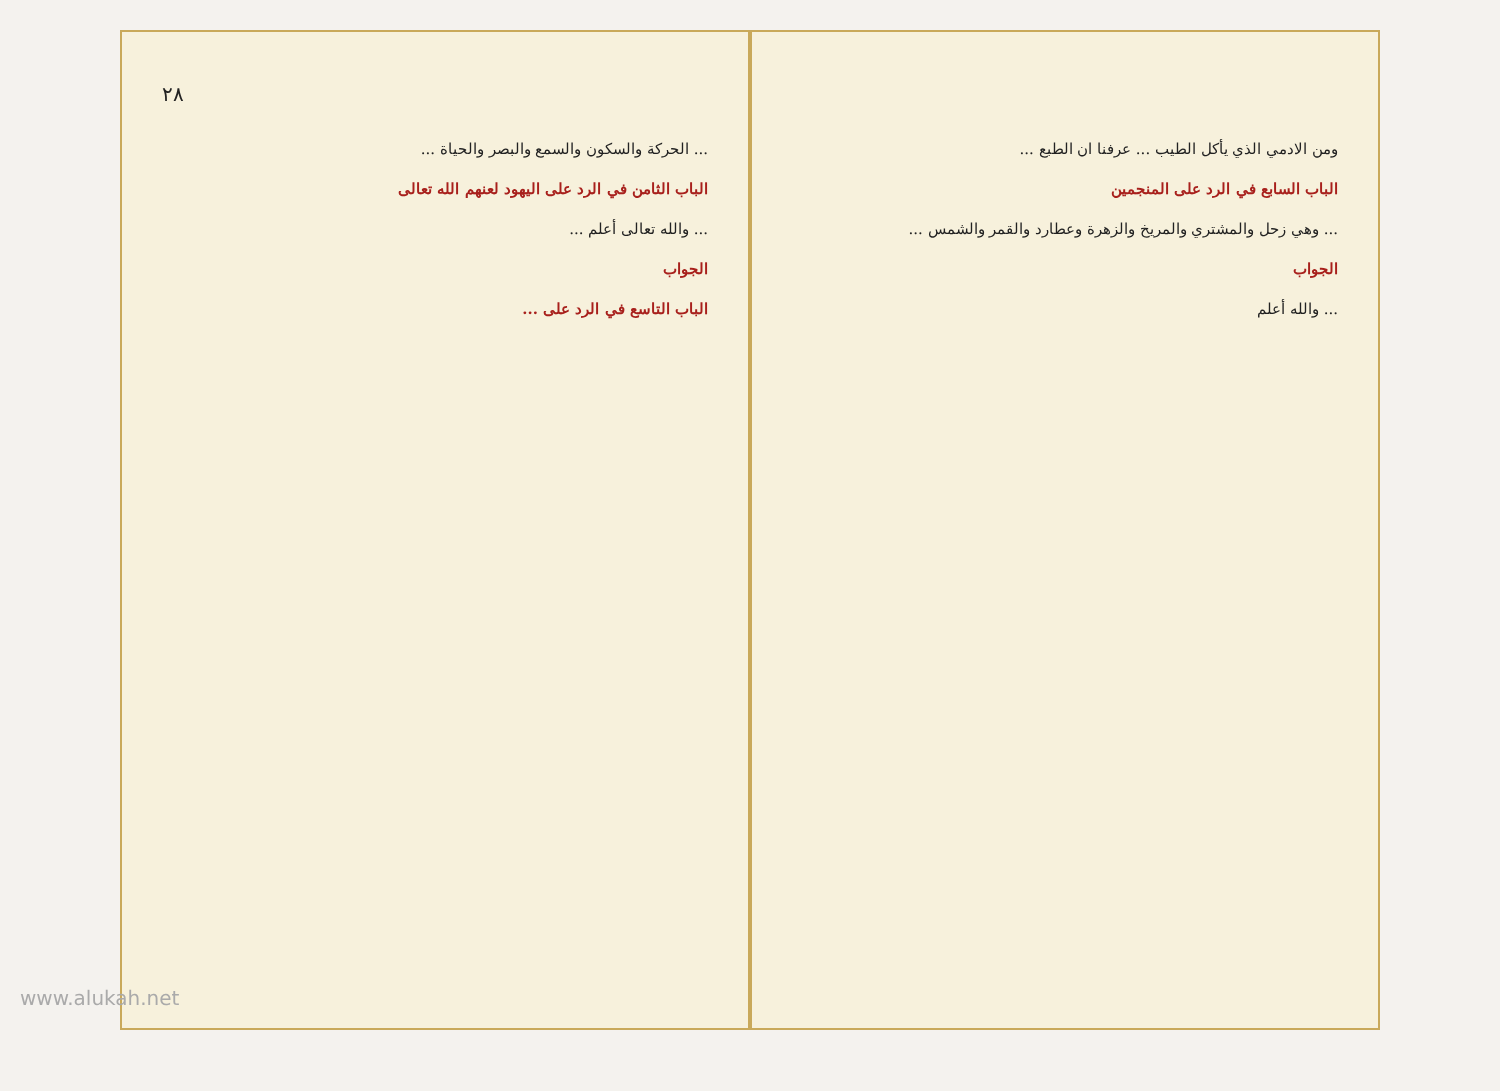٢٨
... الحركة والسكون والسمع والبصر والحياة ...
الباب الثامن في الرد على اليهود لعنهم الله تعالى
... والله تعالى أعلم ...
الجواب
الباب التاسع في الرد على ...
ومن الادمي الذي يأكل الطيب ... عرفنا ان الطبع ...
الباب السابع في الرد على المنجمين
... وهي زحل والمشتري والمريخ والزهرة وعطارد والقمر والشمس ...
الجواب
... والله أعلم
www.alukah.net